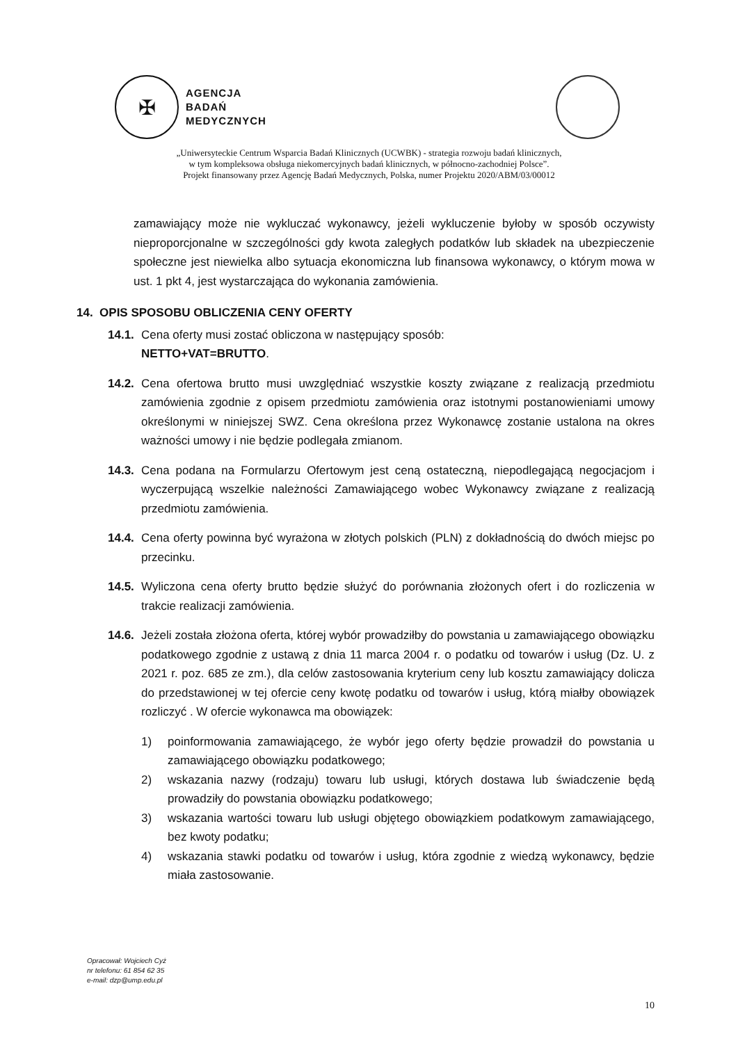✠
AGENCJA
BADAŃ
MEDYCZNYCH
„Uniwersyteckie Centrum Wsparcia Badań Klinicznych (UCWBK) - strategia rozwoju badań klinicznych,
w tym kompleksowa obsługa niekomercyjnych badań klinicznych, w północno-zachodniej Polsce”.
Projekt finansowany przez Agencję Badań Medycznych, Polska, numer Projektu 2020/ABM/03/00012
zamawiający może nie wykluczać wykonawcy, jeżeli wykluczenie byłoby w sposób oczywisty nieproporcjonalne w szczególności gdy kwota zaległych podatków lub składek na ubezpieczenie społeczne jest niewielka albo sytuacja ekonomiczna lub finansowa wykonawcy, o którym mowa w ust. 1 pkt 4, jest wystarczająca do wykonania zamówienia.
14. OPIS SPOSOBU OBLICZENIA CENY OFERTY
14.1.
Cena oferty musi zostać obliczona w następujący sposób:
NETTO+VAT=BRUTTO.
14.2.
Cena ofertowa brutto musi uwzględniać wszystkie koszty związane z realizacją przedmiotu zamówienia zgodnie z opisem przedmiotu zamówienia oraz istotnymi postanowieniami umowy określonymi w niniejszej SWZ. Cena określona przez Wykonawcę zostanie ustalona na okres ważności umowy i nie będzie podlegała zmianom.
14.3.
Cena podana na Formularzu Ofertowym jest ceną ostateczną, niepodlegającą negocjacjom i wyczerpującą wszelkie należności Zamawiającego wobec Wykonawcy związane z realizacją przedmiotu zamówienia.
14.4.
Cena oferty powinna być wyrażona w złotych polskich (PLN) z dokładnością do dwóch miejsc po przecinku.
14.5.
Wyliczona cena oferty brutto będzie służyć do porównania złożonych ofert i do rozliczenia w trakcie realizacji zamówienia.
14.6.
Jeżeli została złożona oferta, której wybór prowadziłby do powstania u zamawiającego obowiązku podatkowego zgodnie z ustawą z dnia 11 marca 2004 r. o podatku od towarów i usług (Dz. U. z 2021 r. poz. 685 ze zm.), dla celów zastosowania kryterium ceny lub kosztu zamawiający dolicza do przedstawionej w tej ofercie ceny kwotę podatku od towarów i usług, którą miałby obowiązek rozliczyć . W ofercie wykonawca ma obowiązek:
1) poinformowania zamawiającego, że wybór jego oferty będzie prowadził do powstania u zamawiającego obowiązku podatkowego;
2) wskazania nazwy (rodzaju) towaru lub usługi, których dostawa lub świadczenie będą prowadziły do powstania obowiązku podatkowego;
3) wskazania wartości towaru lub usługi objętego obowiązkiem podatkowym zamawiającego, bez kwoty podatku;
4) wskazania stawki podatku od towarów i usług, która zgodnie z wiedzą wykonawcy, będzie miała zastosowanie.
Opracował: Wojciech Cyż
nr telefonu: 61 854 62 35
e-mail: dzp@ump.edu.pl
10